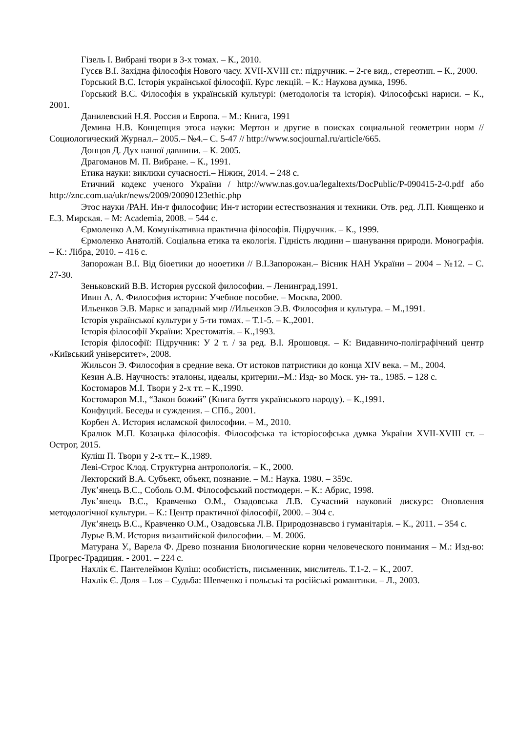Гізель І. Вибрані твори в 3-х томах. – К., 2010.
Гусєв В.І. Західна філософія Нового часу. XVII-XVIII ст.: підручник. – 2-ге вид., стереотип. – К., 2000.
Горський В.С. Історія української філософії. Курс лекцій. – К.: Наукова думка, 1996.
Горський В.С. Філософія в українській культурі: (методологія та історія). Філософські нариси. – К., 2001.
Данилевский Н.Я. Россия и Европа. – М.: Книга, 1991
Демина Н.В. Концепция этоса науки: Мертон и другие в поисках социальной геометрии норм // Социологический Журнал.– 2005.– №4.– С. 5-47 // http://www.socjournal.ru/article/665.
Донцов Д. Дух нашої давнини. – К. 2005.
Драгоманов М. П. Вибране. – К., 1991.
Етика науки: виклики сучасності.– Ніжин, 2014. – 248 с.
Етичний кодекс ученого України / http://www.nas.gov.ua/legaltexts/DocPublic/P-090415-2-0.pdf або http://znc.com.ua/ukr/news/2009/20090123ethic.php
Этос науки /РАН. Ин-т философии; Ин-т истории естествознания и техники. Отв. ред. Л.П. Киященко и Е.З. Мирская. – М: Academia, 2008. – 544 с.
Єрмоленко А.М. Комунікативна практична філософія. Підручник. – К., 1999.
Єрмоленко Анатолій. Соціальна етика та екологія. Гідність людини – шанування природи. Монографія. – К.: Лібра, 2010. – 416 с.
Запорожан В.І. Від біоетики до нооетики // В.І.Запорожан.– Вісник НАН України – 2004 – №12. – С. 27-30.
Зеньковский В.В. История русской философии. – Ленинград,1991.
Ивин А. А. Философия истории: Учебное пособие. – Москва, 2000.
Ильенков Э.В. Маркс и западный мир //Ильенков Э.В. Философия и культура. – М.,1991.
Історія української культури у 5-ти томах. – Т.1-5. – К.,2001.
Історія філософії України: Хрестоматія. – К.,1993.
Історія філософії: Підручник: У 2 т. / за ред. В.І. Ярошовця. – К: Видавничо-поліграфічний центр «Київський університет», 2008.
Жильсон Э. Философия в средние века. От истоков патристики до конца XIV века. – М., 2004.
Кезин А.В. Научность: эталоны, идеалы, критерии.–М.: Изд- во Моск. ун- та., 1985. – 128 с.
Костомаров М.І. Твори у 2-х тт. – К.,1990.
Костомаров М.І., “Закон божий” (Книга буття українського народу). – К.,1991.
Конфуций. Беседы и суждения. – СПб., 2001.
Корбен А. История исламской философии. – М., 2010.
Кралюк М.П. Козацька філософія. Філософська та історіософська думка України XVII-XVIII ст. – Острог, 2015.
Куліш П. Твори у 2-х тт.– К.,1989.
Леві-Строс Клод. Структурна антропологія. – К., 2000.
Лекторский В.А. Субъект, объект, познание. – М.: Наука. 1980. – 359с.
Лук’янець В.С., Соболь О.М. Філософський постмодерн. – К.: Абрис, 1998.
Лук’янець В.С., Кравченко О.М., Озадовська Л.В. Сучасний науковий дискурс: Оновлення методологічної культури. – К.: Центр практичної філософії, 2000. – 304 с.
Лук’янець В.С., Кравченко О.М., Озадовська Л.В. Природознавсво і гуманітарія. – К., 2011. – 354 с.
Лурье В.М. История византийской философии. – М. 2006.
Матурана У., Варела Ф. Древо познания Биологические корни человеческого понимания – М.: Изд-во: Прогрес-Традиция. - 2001. – 224 с.
Нахлік Є. Пантелеймон Куліш: особистість, письменник, мислитель. Т.1-2. – К., 2007.
Нахлік Є. Доля – Los – Судьба: Шевченко і польські та російські романтики. – Л., 2003.